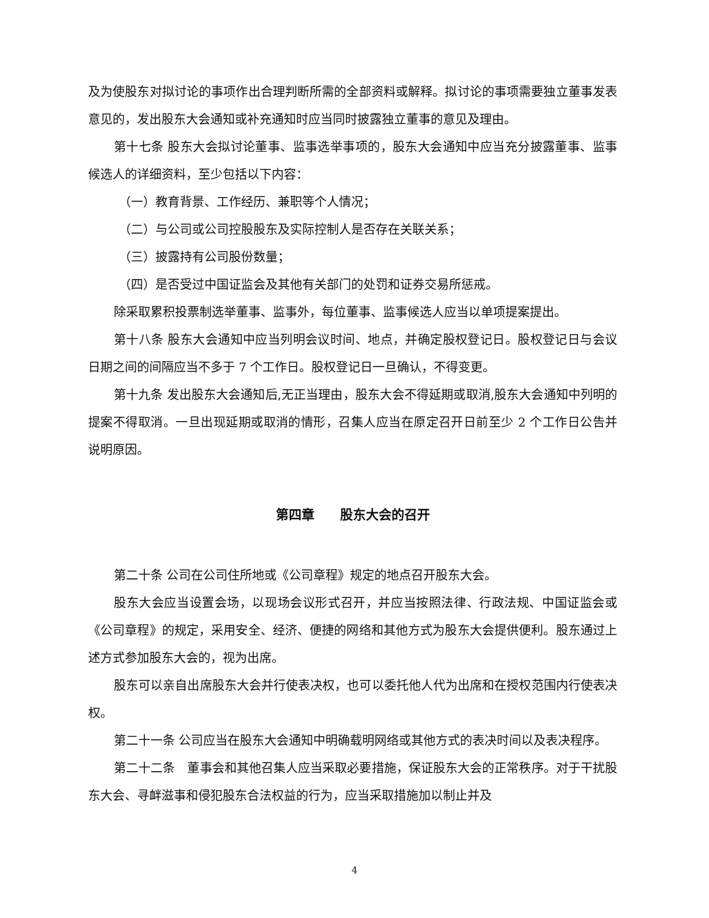及为使股东对拟讨论的事项作出合理判断所需的全部资料或解释。拟讨论的事项需要独立董事发表意见的，发出股东大会通知或补充通知时应当同时披露独立董事的意见及理由。
第十七条 股东大会拟讨论董事、监事选举事项的，股东大会通知中应当充分披露董事、监事候选人的详细资料，至少包括以下内容：
（一）教育背景、工作经历、兼职等个人情况；
（二）与公司或公司控股股东及实际控制人是否存在关联关系；
（三）披露持有公司股份数量；
（四）是否受过中国证监会及其他有关部门的处罚和证券交易所惩戒。
除采取累积投票制选举董事、监事外，每位董事、监事候选人应当以单项提案提出。
第十八条 股东大会通知中应当列明会议时间、地点，并确定股权登记日。股权登记日与会议日期之间的间隔应当不多于 7 个工作日。股权登记日一旦确认，不得变更。
第十九条 发出股东大会通知后,无正当理由，股东大会不得延期或取消,股东大会通知中列明的提案不得取消。一旦出现延期或取消的情形，召集人应当在原定召开日前至少 2 个工作日公告并说明原因。
第四章　　股东大会的召开
第二十条 公司在公司住所地或《公司章程》规定的地点召开股东大会。
股东大会应当设置会场，以现场会议形式召开，并应当按照法律、行政法规、中国证监会或《公司章程》的规定，采用安全、经济、便捷的网络和其他方式为股东大会提供便利。股东通过上述方式参加股东大会的，视为出席。
股东可以亲自出席股东大会并行使表决权，也可以委托他人代为出席和在授权范围内行使表决权。
第二十一条 公司应当在股东大会通知中明确载明网络或其他方式的表决时间以及表决程序。
第二十二条　董事会和其他召集人应当采取必要措施，保证股东大会的正常秩序。对于干扰股东大会、寻衅滋事和侵犯股东合法权益的行为，应当采取措施加以制止并及
4